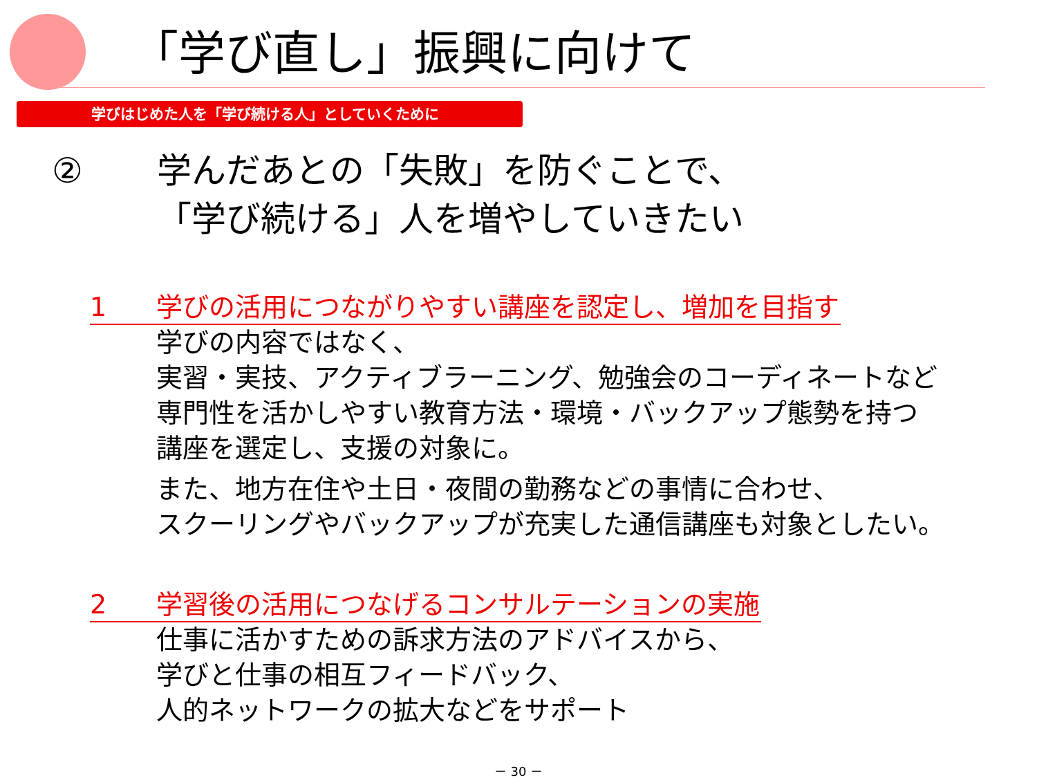「学び直し」振興に向けて
学びはじめた人を「学び続ける人」としていくために
② 学んだあとの「失敗」を防ぐことで、
「学び続ける」人を増やしていきたい
1 学びの活用につながりやすい講座を認定し、増加を目指す
学びの内容ではなく、
実習・実技、アクティブラーニング、勉強会のコーディネートなど
専門性を活かしやすい教育方法・環境・バックアップ態勢を持つ
講座を選定し、支援の対象に。
また、地方在住や土日・夜間の勤務などの事情に合わせ、
スクーリングやバックアップが充実した通信講座も対象としたい。
2 学習後の活用につなげるコンサルテーションの実施
仕事に活かすための訴求方法のアドバイスから、
学びと仕事の相互フィードバック、
人的ネットワークの拡大などをサポート
－ 30 －